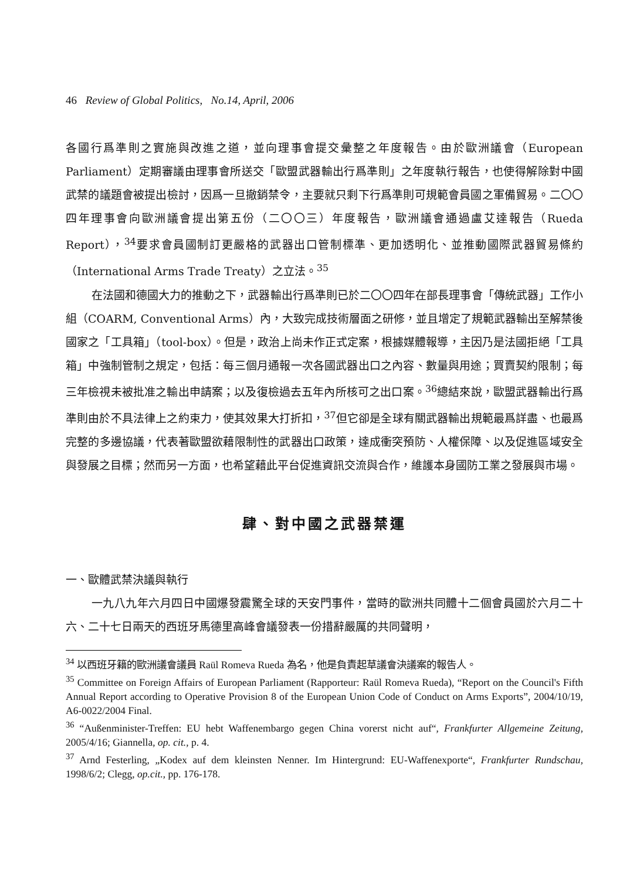46 Review of Global Politics, No.14, April, 2006
各國行爲準則之實施與改進之道，並向理事會提交彙整之年度報告。由於歐洲議會（European Parliament）定期審議由理事會所送交「歐盟武器輸出行爲準則」之年度執行報告，也使得解除對中國武禁的議題會被提出檢討，因爲一旦撤銷禁令，主要就只剩下行爲準則可規範會員國之軍備貿易。二〇〇四年理事會向歐洲議會提出第五份（二〇〇三）年度報告，歐洲議會通過盧艾達報告（Rueda Report），<sup>34</sup>要求會員國制訂更嚴格的武器出口管制標準、更加透明化、並推動國際武器貿易條約（International Arms Trade Treaty）之立法。<sup>35</sup>
在法國和德國大力的推動之下，武器輸出行爲準則已於二〇〇四年在部長理事會「傳統武器」工作小組（COARM, Conventional Arms）內，大致完成技術層面之研修，並且增定了規範武器輸出至解禁後國家之「工具箱」（tool-box）。但是，政治上尚未作正式定案，根據媒體報導，主因乃是法國拒絕「工具箱」中強制管制之規定，包括：每三個月通報一次各國武器出口之內容、數量與用途；買賣契約限制；每三年檢視未被批准之輸出申請案；以及復檢過去五年內所核可之出口案。<sup>36</sup>總結來說，歐盟武器輸出行爲準則由於不具法律上之約束力，使其效果大打折扣，<sup>37</sup>但它卻是全球有關武器輸出規範最爲詳盡、也最爲完整的多邊協議，代表著歐盟欲藉限制性的武器出口政策，達成衝突預防、人權保障、以及促進區域安全與發展之目標；然而另一方面，也希望藉此平台促進資訊交流與合作，維護本身國防工業之發展與市場。
肆、對中國之武器禁運
一、歐體武禁決議與執行
一九八九年六月四日中國爆發震驚全球的天安門事件，當時的歐洲共同體十二個會員國於六月二十六、二十七日兩天的西班牙馬德里高峰會議發表一份措辭嚴厲的共同聲明，
<sup>34</sup> 以西班牙籍的歐洲議會議員 Raül Romeva Rueda 為名，他是負責起草議會決議案的報告人。
<sup>35</sup> Committee on Foreign Affairs of European Parliament (Rapporteur: Raül Romeva Rueda), “Report on the Council's Fifth Annual Report according to Operative Provision 8 of the European Union Code of Conduct on Arms Exports”, 2004/10/19, A6-0022/2004 Final.
<sup>36</sup> “Außenminister-Treffen: EU hebt Waffenembargo gegen China vorerst nicht auf“, Frankfurter Allgemeine Zeitung, 2005/4/16; Giannella, op. cit., p. 4.
<sup>37</sup> Arnd Festerling, „Kodex auf dem kleinsten Nenner. Im Hintergrund: EU-Waffenexporte“, Frankfurter Rundschau, 1998/6/2; Clegg, op.cit., pp. 176-178.